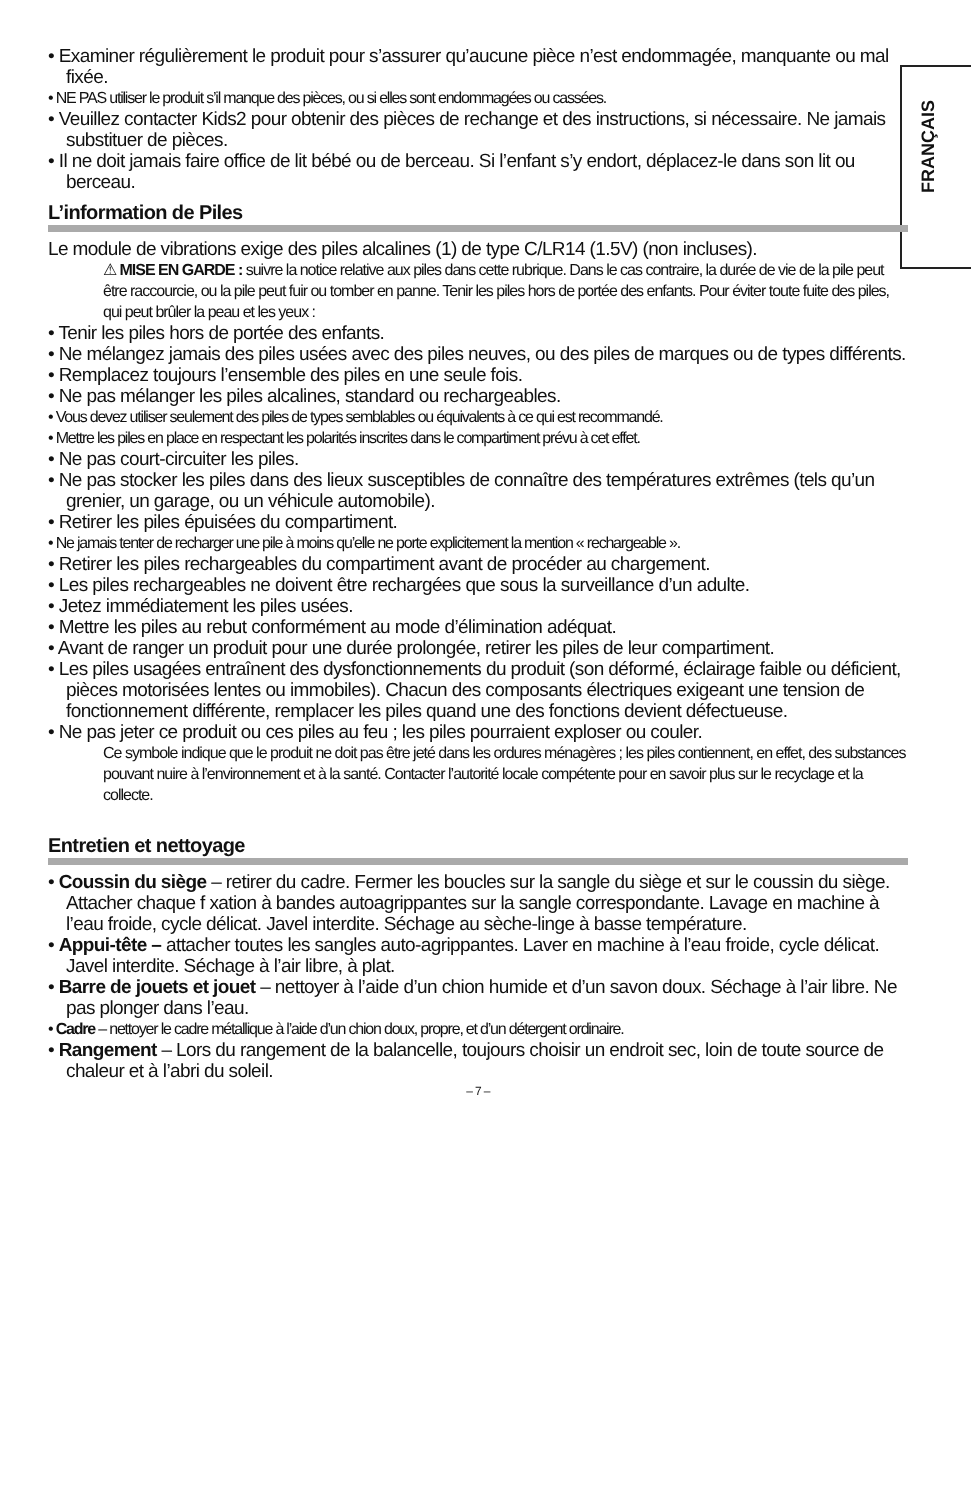FRANÇAIS
• Examiner régulièrement le produit pour s’assurer qu’aucune pièce n’est endommagée, manquante ou mal fixée.
• NE PAS utiliser le produit s’il manque des pièces, ou si elles sont endommagées ou cassées.
• Veuillez contacter Kids2 pour obtenir des pièces de rechange et des instructions, si nécessaire. Ne jamais substituer de pièces.
• Il ne doit jamais faire office de lit bébé ou de berceau. Si l’enfant s’y endort, déplacez-le dans son lit ou berceau.
L’information de Piles
Le module de vibrations exige des piles alcalines (1) de type C/LR14 (1.5V) (non incluses).
⚠ MISE EN GARDE : suivre la notice relative aux piles dans cette rubrique. Dans le cas contraire, la durée de vie de la pile peut être raccourcie, ou la pile peut fuir ou tomber en panne. Tenir les piles hors de portée des enfants. Pour éviter toute fuite des piles, qui peut brûler la peau et les yeux :
• Tenir les piles hors de portée des enfants.
• Ne mélangez jamais des piles usées avec des piles neuves, ou des piles de marques ou de types différents.
• Remplacez toujours l’ensemble des piles en une seule fois.
• Ne pas mélanger les piles alcalines, standard ou rechargeables.
• Vous devez utiliser seulement des piles de types semblables ou équivalents à ce qui est recommandé.
• Mettre les piles en place en respectant les polarités inscrites dans le compartiment prévu à cet effet.
• Ne pas court-circuiter les piles.
• Ne pas stocker les piles dans des lieux susceptibles de connaître des températures extrêmes (tels qu’un grenier, un garage, ou un véhicule automobile).
• Retirer les piles épuisées du compartiment.
• Ne jamais tenter de recharger une pile à moins qu’elle ne porte explicitement la mention « rechargeable ».
• Retirer les piles rechargeables du compartiment avant de procéder au chargement.
• Les piles rechargeables ne doivent être rechargées que sous la surveillance d’un adulte.
• Jetez immédiatement les piles usées.
• Mettre les piles au rebut conformément au mode d’élimination adéquat.
• Avant de ranger un produit pour une durée prolongée, retirer les piles de leur compartiment.
• Les piles usagées entraînent des dysfonctionnements du produit (son déformé, éclairage faible ou déficient, pièces motorisées lentes ou immobiles). Chacun des composants électriques exigeant une tension de fonctionnement différente, remplacer les piles quand une des fonctions devient défectueuse.
• Ne pas jeter ce produit ou ces piles au feu ; les piles pourraient exploser ou couler.
Ce symbole indique que le produit ne doit pas être jeté dans les ordures ménagères ; les piles contiennent, en effet, des substances pouvant nuire à l’environnement et à la santé. Contacter l’autorité locale compétente pour en savoir plus sur le recyclage et la collecte.
Entretien et nettoyage
• Coussin du siège – retirer du cadre. Fermer les boucles sur la sangle du siège et sur le coussin du siège. Attacher chaque f xation à bandes autoagrippantes sur la sangle correspondante. Lavage en machine à l’eau froide, cycle délicat. Javel interdite. Séchage au sèche-linge à basse température.
• Appui-tête – attacher toutes les sangles auto-agrippantes. Laver en machine à l’eau froide, cycle délicat. Javel interdite. Séchage à l’air libre, à plat.
• Barre de jouets et jouet – nettoyer à l’aide d’un chion humide et d’un savon doux. Séchage à l’air libre. Ne pas plonger dans l’eau.
• Cadre – nettoyer le cadre métallique à l’aide d’un chion doux, propre, et d’un détergent ordinaire.
• Rangement – Lors du rangement de la balancelle, toujours choisir un endroit sec, loin de toute source de chaleur et à l’abri du soleil.
– 7 –